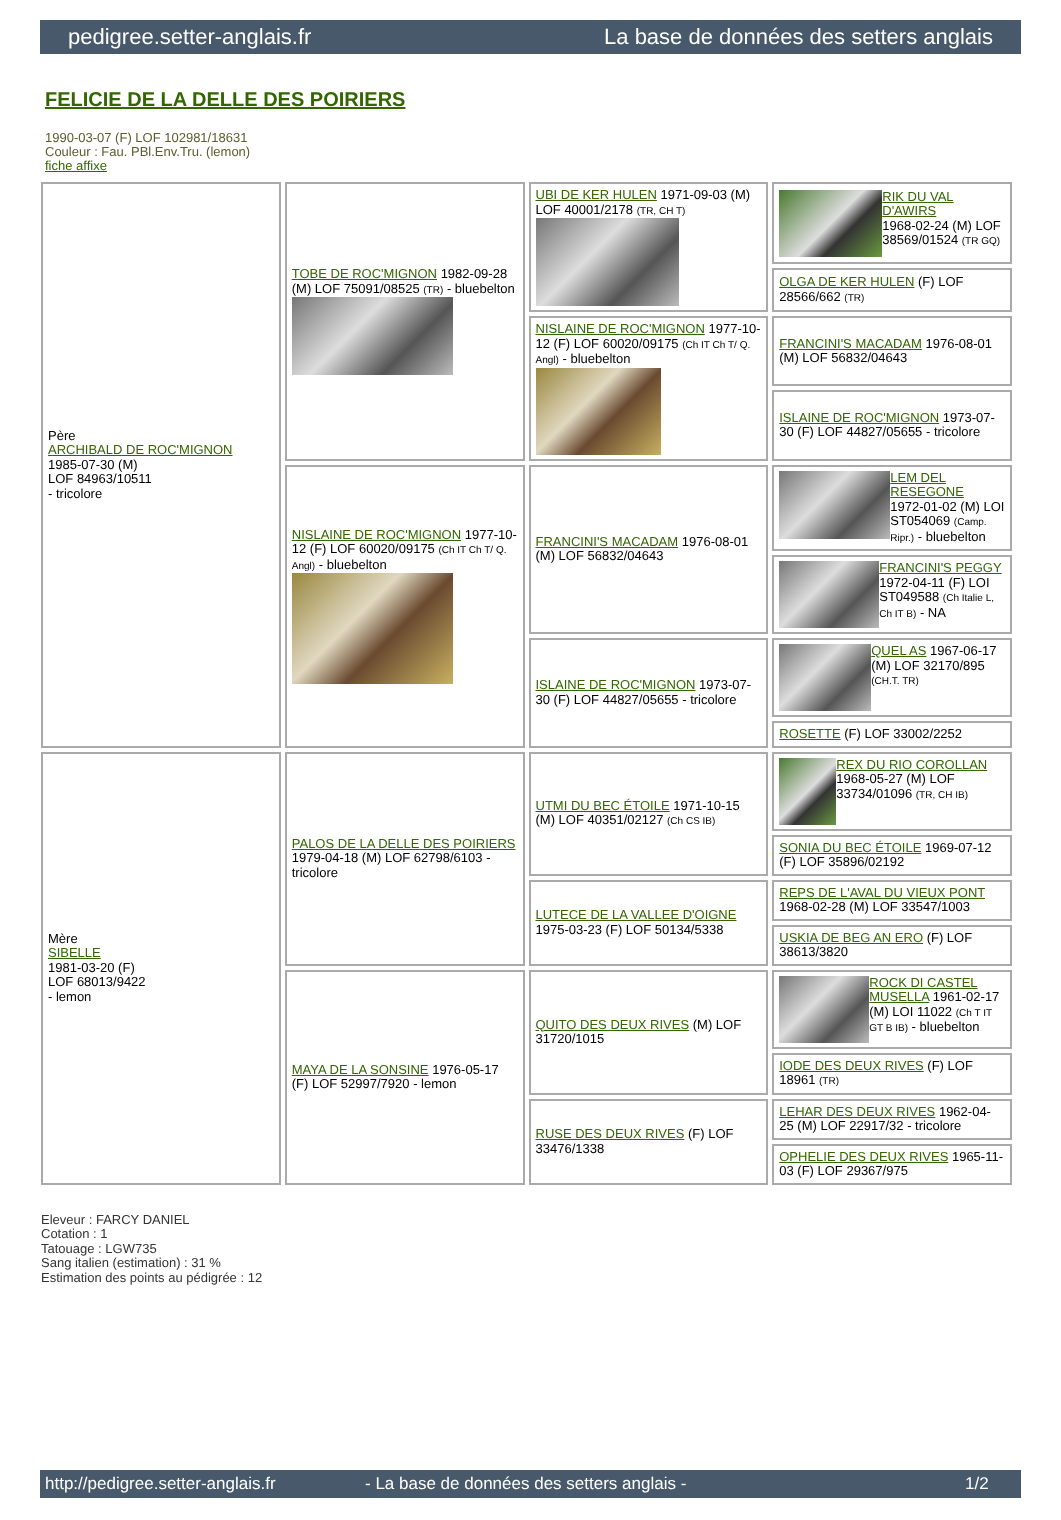pedigree.setter-anglais.fr La base de données des setters anglais
FELICIE DE LA DELLE DES POIRIERS
1990-03-07 (F) LOF 102981/18631
Couleur : Fau. PBl.Env.Tru. (lemon)
fiche affixe
| Père ARCHIBALD DE ROC'MIGNON 1985-07-30 (M) LOF 84963/10511 - tricolore | TOBE DE ROC'MIGNON 1982-09-28 (M) LOF 75091/08525 (TR) - bluebelton | UBI DE KER HULEN 1971-09-03 (M) LOF 40001/2178 (TR, CH T) | RIK DU VAL D'AWIRS 1968-02-24 (M) LOF 38569/01524 (TR GQ) |
| | | | OLGA DE KER HULEN (F) LOF 28566/662 (TR) |
| | | NISLAINE DE ROC'MIGNON 1977-10-12 (F) LOF 60020/09175 (Ch IT Ch T/ Q. Angl) - bluebelton | FRANCINI'S MACADAM 1976-08-01 (M) LOF 56832/04643 |
| | | | ISLAINE DE ROC'MIGNON 1973-07-30 (F) LOF 44827/05655 - tricolore |
| | NISLAINE DE ROC'MIGNON 1977-10-12 (F) LOF 60020/09175 (Ch IT Ch T/ Q. Angl) - bluebelton | FRANCINI'S MACADAM 1976-08-01 (M) LOF 56832/04643 | LEM DEL RESEGONE 1972-01-02 (M) LOI ST054069 (Camp. Ripr.) - bluebelton |
| | | | FRANCINI'S PEGGY 1972-04-11 (F) LOI ST049588 (Ch Italie L, Ch IT B) - NA |
| | | ISLAINE DE ROC'MIGNON 1973-07-30 (F) LOF 44827/05655 - tricolore | QUEL AS 1967-06-17 (M) LOF 32170/895 (CH.T. TR) |
| | | | ROSETTE (F) LOF 33002/2252 |
| Mère SIBELLE 1981-03-20 (F) LOF 68013/9422 - lemon | PALOS DE LA DELLE DES POIRIERS 1979-04-18 (M) LOF 62798/6103 - tricolore | UTMI DU BEC ÉTOILE 1971-10-15 (M) LOF 40351/02127 (Ch CS IB) | REX DU RIO COROLLAN 1968-05-27 (M) LOF 33734/01096 (TR, CH IB) |
| | | | SONIA DU BEC ÉTOILE 1969-07-12 (F) LOF 35896/02192 |
| | | LUTECE DE LA VALLEE D'OIGNE 1975-03-23 (F) LOF 50134/5338 | REPS DE L'AVAL DU VIEUX PONT 1968-02-28 (M) LOF 33547/1003 |
| | | | USKIA DE BEG AN ERO (F) LOF 38613/3820 |
| | MAYA DE LA SONSINE 1976-05-17 (F) LOF 52997/7920 - lemon | QUITO DES DEUX RIVES (M) LOF 31720/1015 | ROCK DI CASTEL MUSELLA 1961-02-17 (M) LOI 11022 (Ch T IT GT B IB) - bluebelton |
| | | | IODE DES DEUX RIVES (F) LOF 18961 (TR) |
| | | RUSE DES DEUX RIVES (F) LOF 33476/1338 | LEHAR DES DEUX RIVES 1962-04-25 (M) LOF 22917/32 - tricolore |
| | | | OPHELIE DES DEUX RIVES 1965-11-03 (F) LOF 29367/975 |
Eleveur : FARCY DANIEL
Cotation : 1
Tatouage : LGW735
Sang italien (estimation) : 31 %
Estimation des points au pédigrée : 12
http://pedigree.setter-anglais.fr - La base de données des setters anglais - 1/2